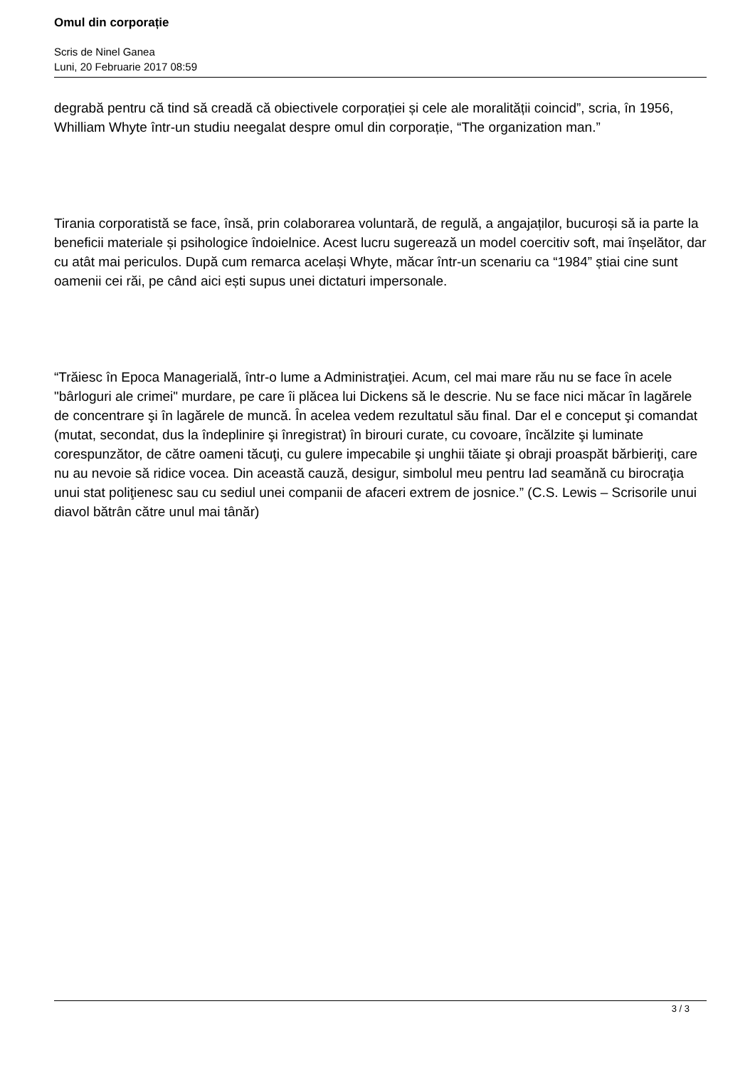Omul din corporație
Scris de Ninel Ganea
Luni, 20 Februarie 2017 08:59
degrabă pentru că tind să creadă că obiectivele corporației și cele ale moralității coincid”, scria, în 1956, Whilliam Whyte într-un studiu neegalat despre omul din corporație, “The organization man.”
Tirania corporatistă se face, însă, prin colaborarea voluntară, de regulă, a angajaților, bucuroși să ia parte la beneficii materiale și psihologice îndoielnice. Acest lucru sugerează un model coercitiv soft, mai înșelător, dar cu atât mai periculos. După cum remarca același Whyte, măcar într-un scenariu ca “1984” știai cine sunt oamenii cei răi, pe când aici ești supus unei dictaturi impersonale.
“Trăiesc în Epoca Managerială, într-o lume a Administraţiei. Acum, cel mai mare rău nu se face în acele "bârloguri ale crimei" murdare, pe care îi plăcea lui Dickens să le descrie. Nu se face nici măcar în lagărele de concentrare şi în lagărele de muncă. În acelea vedem rezultatul său final. Dar el e conceput şi comandat (mutat, secondat, dus la îndeplinire şi înregistrat) în birouri curate, cu covoare, încălzite şi luminate corespunzător, de către oameni tăcuţi, cu gulere impecabile şi unghii tăiate şi obraji proaspăt bărbieriţi, care nu au nevoie să ridice vocea. Din această cauză, desigur, simbolul meu pentru Iad seamănă cu birocraţia unui stat poliţienesc sau cu sediul unei companii de afaceri extrem de josnice.” (C.S. Lewis – Scrisorile unui diavol bătrân către unul mai tânăr)
3 / 3